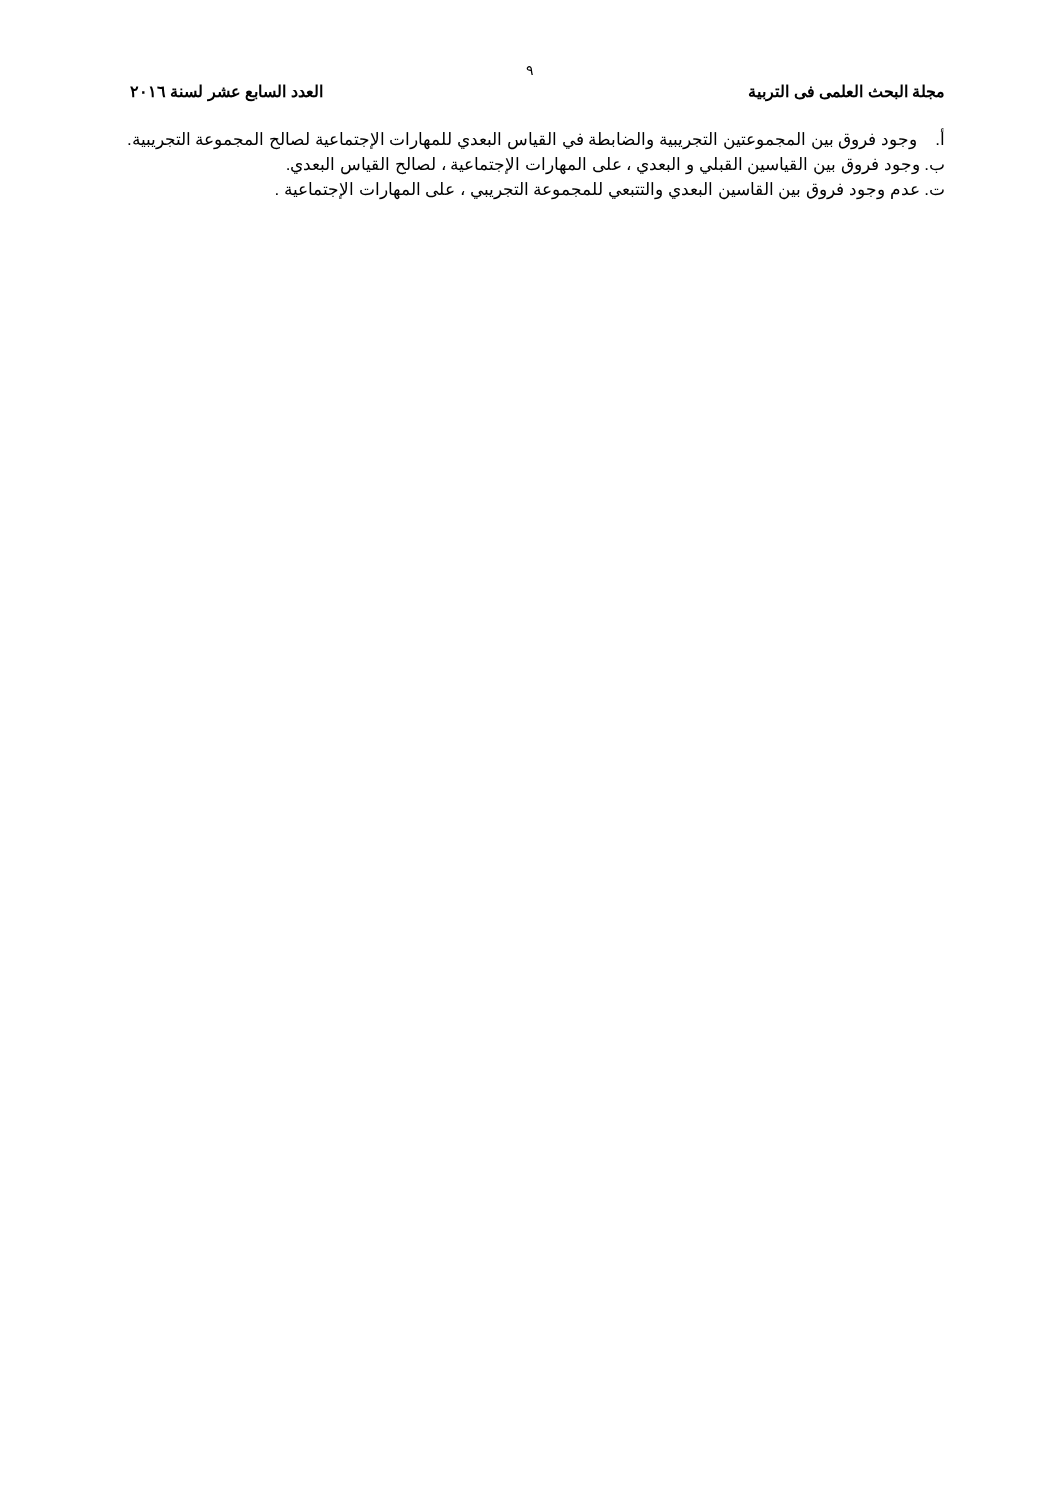٩
مجلة البحث العلمى فى التربية العدد السابع عشر لسنة ٢٠١٦
أ. وجود فروق بين المجموعتين التجريبية والضابطة في القياس البعدي للمهارات الإجتماعية لصالح المجموعة التجريبية.
ب. وجود فروق بين القياسين القبلي و البعدي ، على المهارات الإجتماعية ، لصالح القياس البعدي.
ت. عدم وجود فروق بين القاسين البعدي والتتبعي للمجموعة التجريبي ، على المهارات الإجتماعية .